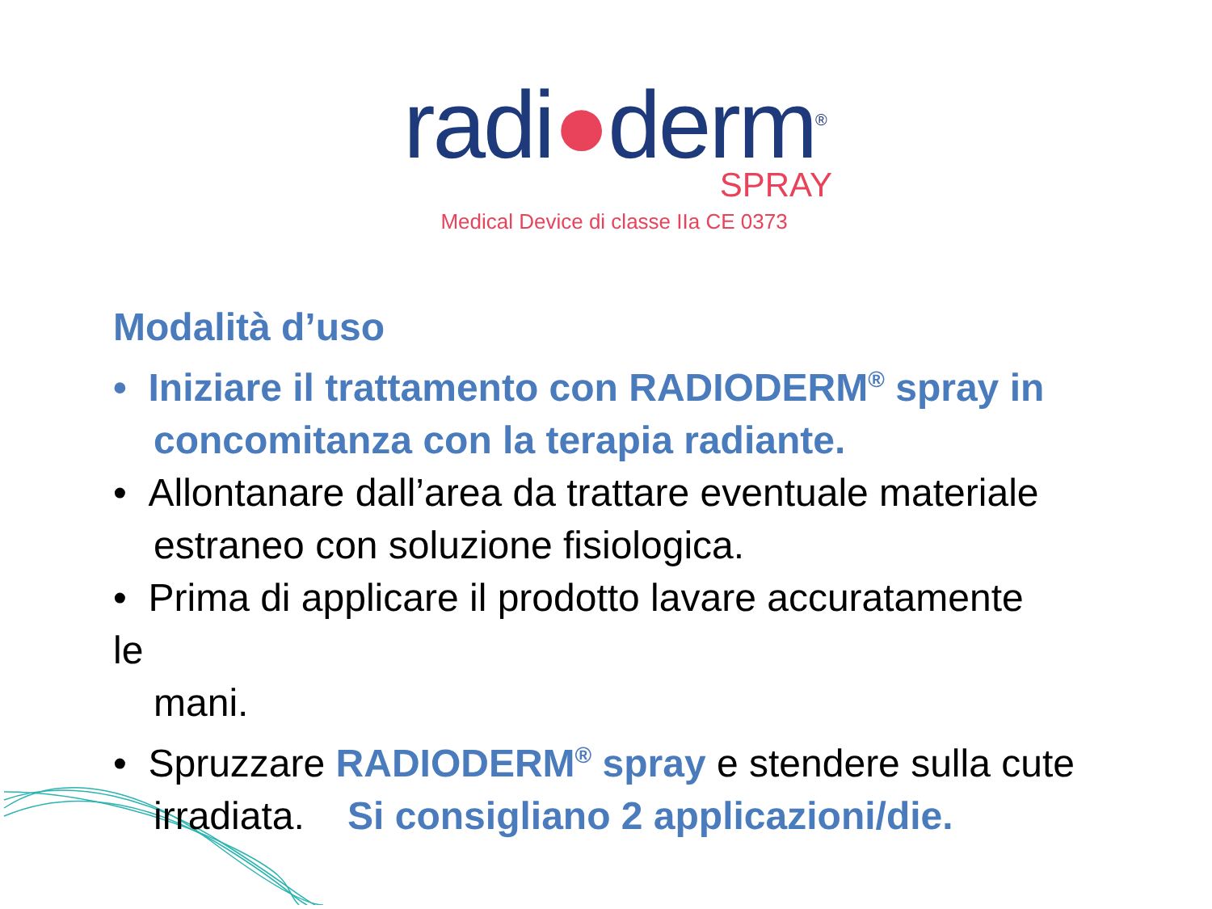radi●derm<sup>®</sup>
SPRAY
Medical Device di classe IIa CE 0373
Modalità d’uso
• Iniziare il trattamento con RADIODERM<sup>®</sup> spray in concomitanza con la terapia radiante.
• Allontanare dall’area da trattare eventuale materiale estraneo con soluzione fisiologica.
• Prima di applicare il prodotto lavare accuratamente
le
mani.
• Spruzzare RADIODERM<sup>®</sup> spray e stendere sulla cute irradiata. Si consigliano 2 applicazioni/die.